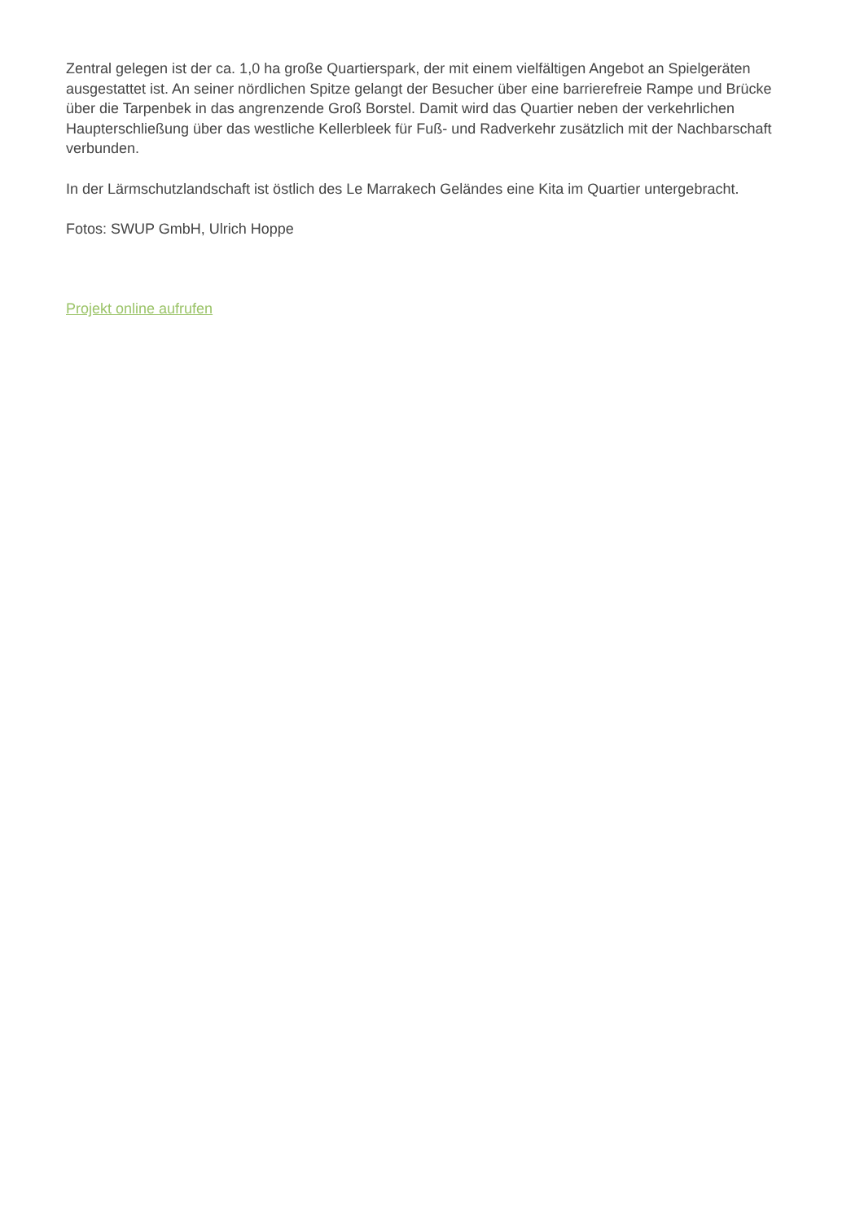Zentral gelegen ist der ca. 1,0 ha große Quartierspark, der mit einem vielfältigen Angebot an Spielgeräten ausgestattet ist. An seiner nördlichen Spitze gelangt der Besucher über eine barrierefreie Rampe und Brücke über die Tarpenbek in das angrenzende Groß Borstel. Damit wird das Quartier neben der verkehrlichen Haupterschließung über das westliche Kellerbleek für Fuß- und Radverkehr zusätzlich mit der Nachbarschaft verbunden.
In der Lärmschutzlandschaft ist östlich des Le Marrakech Geländes eine Kita im Quartier untergebracht.
Fotos: SWUP GmbH, Ulrich Hoppe
Projekt online aufrufen